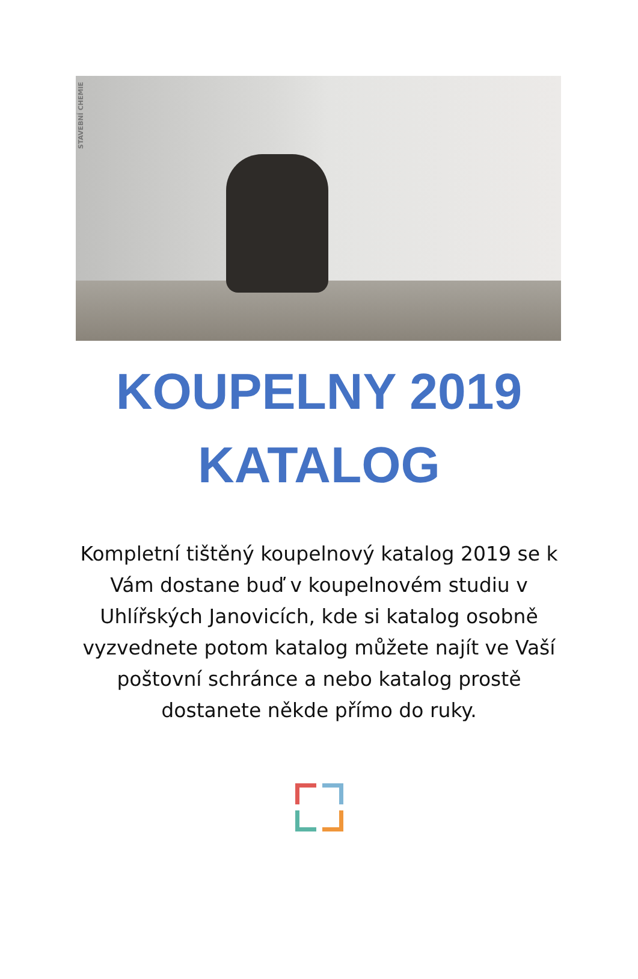STAVEBNÍ CHEMIE
KOUPELNY 2019
KATALOG
Kompletní tištěný koupelnový katalog 2019 se k Vám dostane buď v koupelnovém studiu v Uhlířských Janovicích, kde si katalog osobně vyzvednete potom katalog můžete najít ve Vaší poštovní schránce a nebo katalog prostě dostanete někde přímo do ruky.